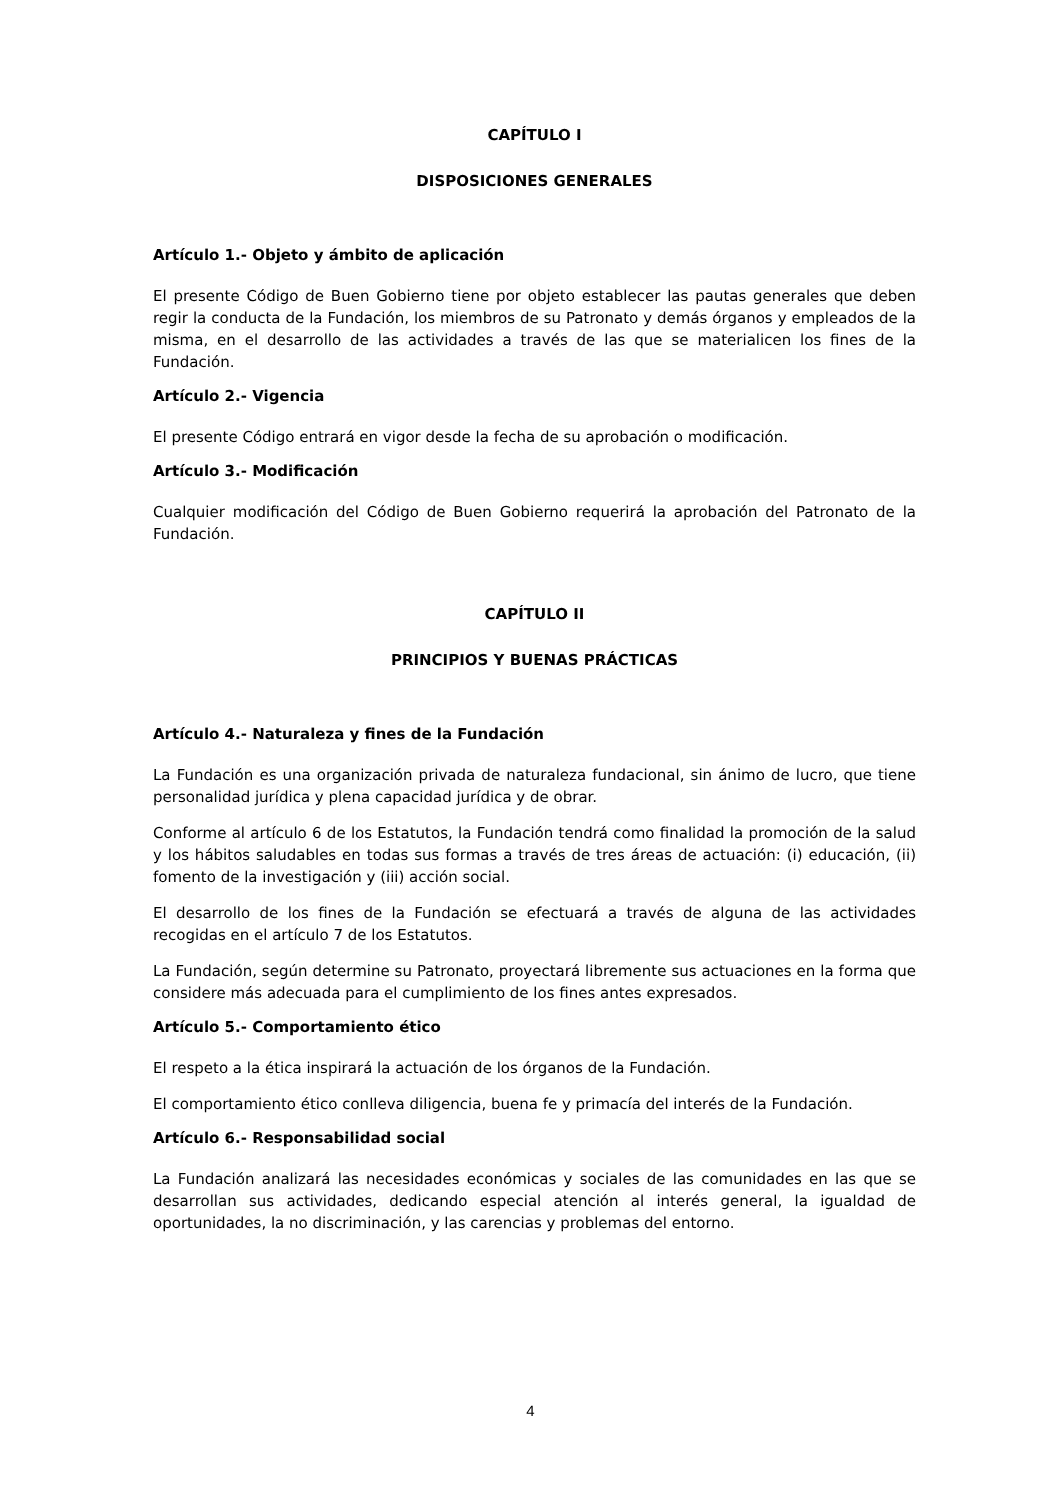CAPÍTULO I
DISPOSICIONES GENERALES
Artículo 1.- Objeto y ámbito de aplicación
El presente Código de Buen Gobierno tiene por objeto establecer las pautas generales que deben regir la conducta de la Fundación, los miembros de su Patronato y demás órganos y empleados de la misma, en el desarrollo de las actividades a través de las que se materialicen los fines de la Fundación.
Artículo 2.- Vigencia
El presente Código entrará en vigor desde la fecha de su aprobación o modificación.
Artículo 3.- Modificación
Cualquier modificación del Código de Buen Gobierno requerirá la aprobación del Patronato de la Fundación.
CAPÍTULO II
PRINCIPIOS Y BUENAS PRÁCTICAS
Artículo 4.- Naturaleza y fines de la Fundación
La Fundación es una organización privada de naturaleza fundacional, sin ánimo de lucro, que tiene personalidad jurídica y plena capacidad jurídica y de obrar.
Conforme al artículo 6 de los Estatutos, la Fundación tendrá como finalidad la promoción de la salud y los hábitos saludables en todas sus formas a través de tres áreas de actuación: (i) educación, (ii) fomento de la investigación y (iii) acción social.
El desarrollo de los fines de la Fundación se efectuará a través de alguna de las actividades recogidas en el artículo 7 de los Estatutos.
La Fundación, según determine su Patronato, proyectará libremente sus actuaciones en la forma que considere más adecuada para el cumplimiento de los fines antes expresados.
Artículo 5.- Comportamiento ético
El respeto a la ética inspirará la actuación de los órganos de la Fundación.
El comportamiento ético conlleva diligencia, buena fe y primacía del interés de la Fundación.
Artículo 6.- Responsabilidad social
La Fundación analizará las necesidades económicas y sociales de las comunidades en las que se desarrollan sus actividades, dedicando especial atención al interés general, la igualdad de oportunidades, la no discriminación, y las carencias y problemas del entorno.
4